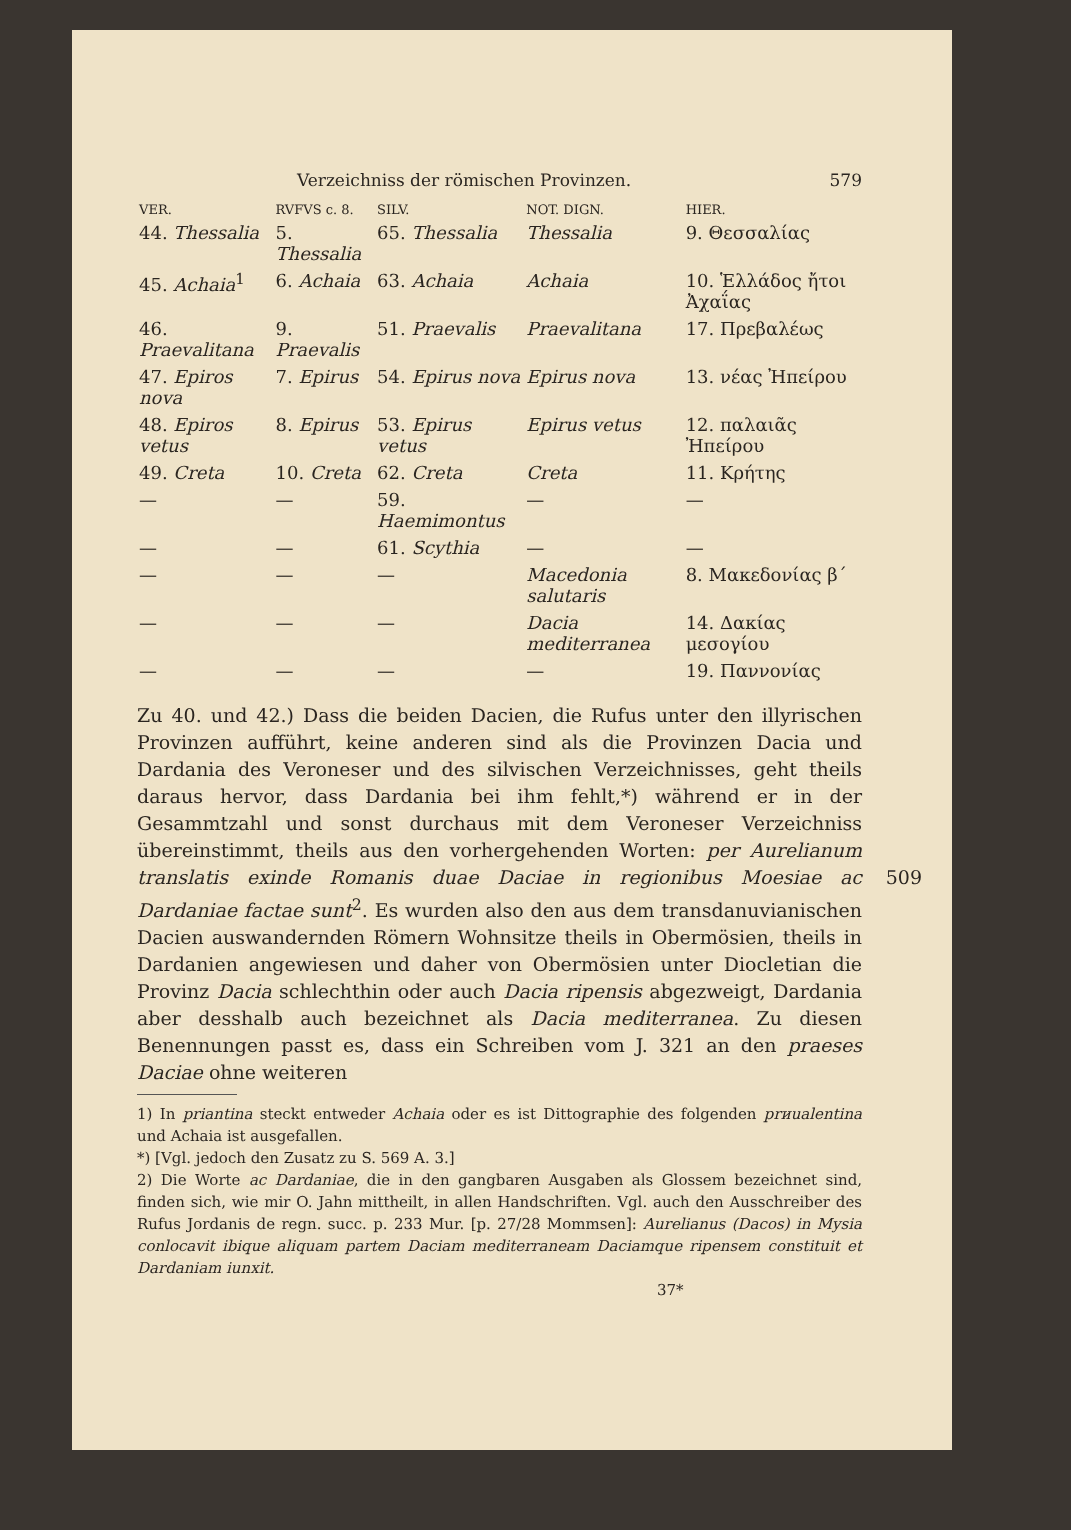Verzeichniss der römischen Provinzen. 579
| VER. | RVFVS c. 8. | SILV. | NOT. DIGN. | HIER. |
| --- | --- | --- | --- | --- |
| 44. Thessalia | 5. Thessalia | 65. Thessalia | Thessalia | 9. Θεσσαλίας |
| 45. Achaia<sup>1</sup> | 6. Achaia | 63. Achaia | Achaia | 10. Ἑλλάδος ἤτοι Ἀχαΐας |
| 46. Praevalitana | 9. Praevalis | 51. Praevalis | Praevalitana | 17. Πρεβαλέως |
| 47. Epiros nova | 7. Epirus | 54. Epirus nova | Epirus nova | 13. νέας Ἠπείρου |
| 48. Epiros vetus | 8. Epirus | 53. Epirus vetus | Epirus vetus | 12. παλαιᾶς Ἠπείρου |
| 49. Creta | 10. Creta | 62. Creta | Creta | 11. Κρήτης |
| — | — | 59. Haemimontus | — | — |
| — | — | 61. Scythia | — | — |
| — | — | — | Macedonia salutaris | 8. Μακεδονίας β´ |
| — | — | — | Dacia mediterranea | 14. Δακίας μεσογίου |
| — | — | — | — | 19. Παννονίας |
Zu 40. und 42.) Dass die beiden Dacien, die Rufus unter den illyrischen Provinzen aufführt, keine anderen sind als die Provinzen Dacia und Dardania des Veroneser und des silvischen Verzeichnisses, geht theils daraus hervor, dass Dardania bei ihm fehlt,*) während er in der Gesammtzahl und sonst durchaus mit dem Veroneser Verzeichniss übereinstimmt, theils aus den vorhergehenden Worten: per Aurelianum translatis exinde Romanis duae Daciae in regionibus 509 Moesiae ac Dardaniae factae sunt<sup>2</sup>. Es wurden also den aus dem transdanuvianischen Dacien auswandernden Römern Wohnsitze theils in Obermösien, theils in Dardanien angewiesen und daher von Obermösien unter Diocletian die Provinz Dacia schlechthin oder auch Dacia ripensis abgezweigt, Dardania aber desshalb auch bezeichnet als Dacia mediterranea. Zu diesen Benennungen passt es, dass ein Schreiben vom J. 321 an den praeses Daciae ohne weiteren
1) In priantina steckt entweder Achaia oder es ist Dittographie des folgenden prиualentina und Achaia ist ausgefallen.
*) [Vgl. jedoch den Zusatz zu S. 569 A. 3.]
2) Die Worte ac Dardaniae, die in den gangbaren Ausgaben als Glossem bezeichnet sind, finden sich, wie mir O. Jahn mittheilt, in allen Handschriften. Vgl. auch den Ausschreiber des Rufus Jordanis de regn. succ. p. 233 Mur. [p. 27/28 Mommsen]: Aurelianus (Dacos) in Mysia conlocavit ibique aliquam partem Daciam mediterraneam Daciamque ripensem constituit et Dardaniam iunxit.
37*